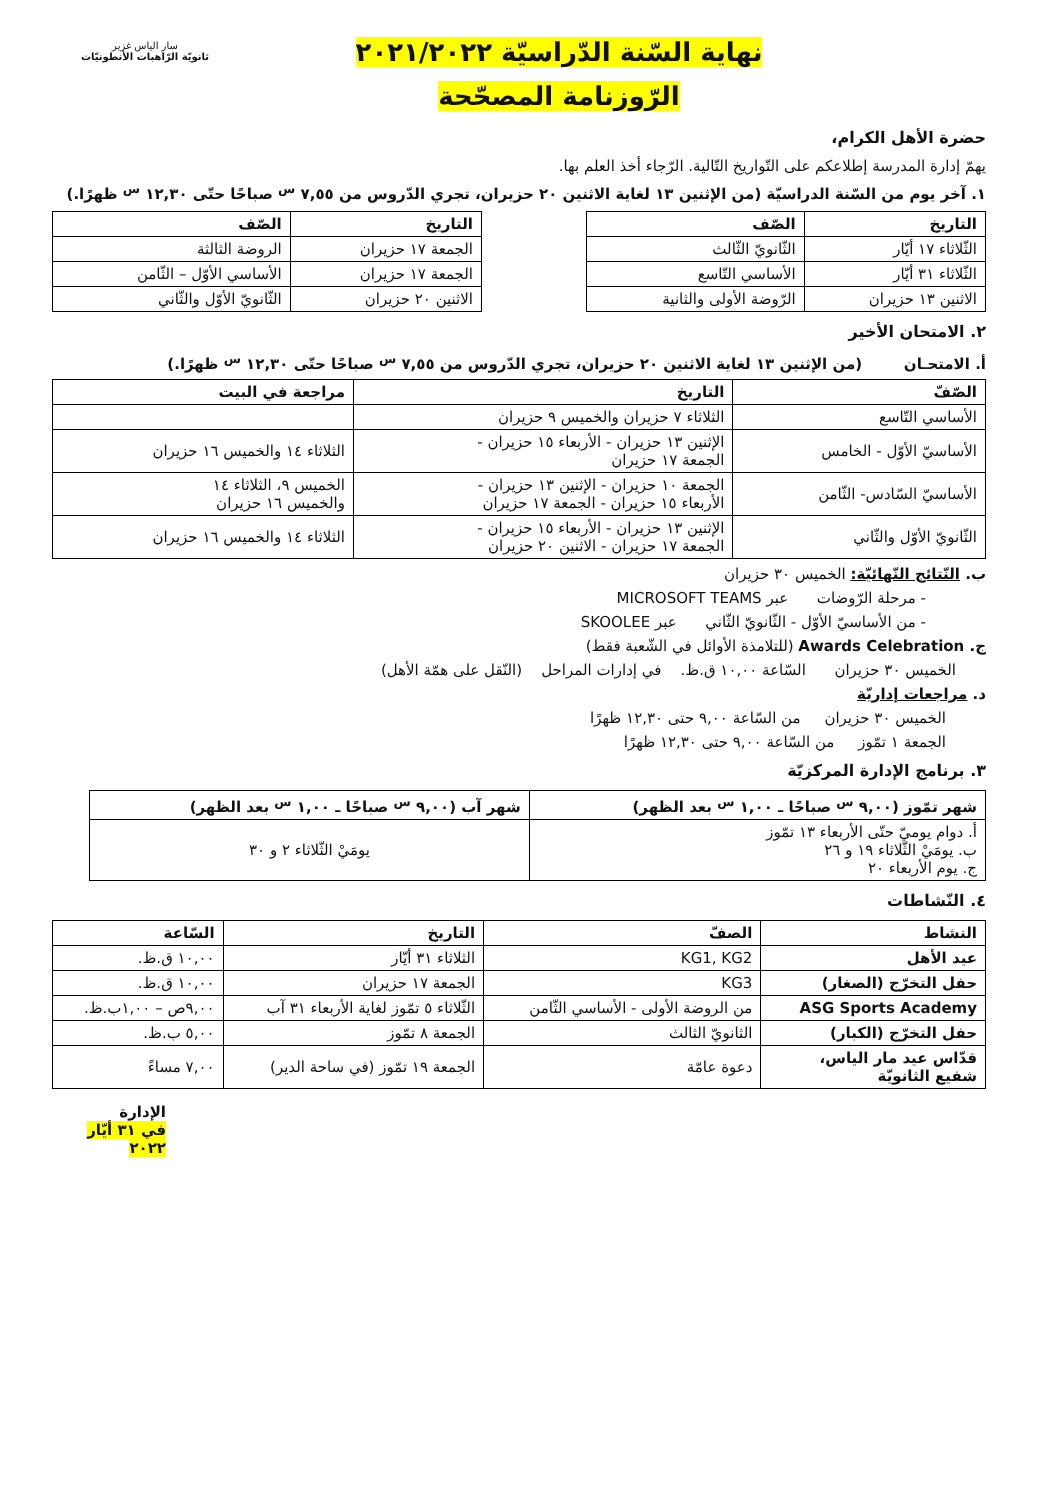سار الياس غزير
ثانويّة الرّاهبات الأنطونيّات
نهاية السّنة الدّراسيّة ٢٠٢١/٢٠٢٢
الرّوزنامة المصحّحة
حضرة الأهل الكرام،
يهمّ إدارة المدرسة إطلاعكم على التّواريخ التّالية. الرّجاء أخذ العلم بها.
١. آخر يوم من السّنة الدراسيّة (من الإثنين ١٣ لغاية الاثنين ٢٠ حزيران، تجري الدّروس من ٧,٥٥ <sup>س</sup> صباحًا حتّى ١٢,٣٠ <sup>س</sup> ظهرًا.)
| التاريخ | الصّف |
| --- | --- |
| الثّلاثاء ١٧ أيّار | الثّانويّ الثّالث |
| الثّلاثاء ٣١ أيّار | الأساسي التّاسع |
| الاثنين ١٣ حزيران | الرّوضة الأولى والثانية |
| التاريخ | الصّف |
| --- | --- |
| الجمعة ١٧ حزيران | الروضة الثالثة |
| الجمعة ١٧ حزيران | الأساسي الأوّل – الثّامن |
| الاثنين ٢٠ حزيران | الثّانويّ الأوّل والثّاني |
٢. الامتحان الأخير
أ. الامتحـان (من الإثنين ١٣ لغاية الاثنين ٢٠ حزيران، تجري الدّروس من ٧,٥٥ <sup>س</sup> صباحًا حتّى ١٢,٣٠ <sup>س</sup> ظهرًا.)
| الصّفّ | التاريخ | مراجعة في البيت |
| --- | --- | --- |
| الأساسي التّاسع | الثلاثاء ٧ حزيران والخميس ٩ حزيران | |
| الأساسيّ الأوّل - الخامس | الإثنين ١٣ حزيران - الأربعاء ١٥ حزيران - الجمعة ١٧ حزيران | الثلاثاء ١٤ والخميس ١٦ حزيران |
| الأساسيّ السّادس- الثّامن | الجمعة ١٠ حزيران - الإثنين ١٣ حزيران - الأربعاء ١٥ حزيران - الجمعة ١٧ حزيران | الخميس ٩، الثلاثاء ١٤ والخميس ١٦ حزيران |
| الثّانويّ الأوّل والثّاني | الإثنين ١٣ حزيران - الأربعاء ١٥ حزيران - الجمعة ١٧ حزيران - الاثنين ٢٠ حزيران | الثلاثاء ١٤ والخميس ١٦ حزيران |
ب. النّتائج النّهائيّة: الخميس ٣٠ حزيران
- مرحلة الرّوضات عبر MICROSOFT TEAMS
- من الأساسيّ الأوّل - الثّانويّ الثّاني عبر SKOOLEE
ج. Awards Celebration (للتلامذة الأوائل في الشّعبة فقط)
الخميس ٣٠ حزيران السّاعة ١٠,٠٠ ق.ظ. في إدارات المراحل (النّقل على همّة الأهل)
د. مراجعات إداريّة
الخميس ٣٠ حزيران من السّاعة ٩,٠٠ حتى ١٢,٣٠ ظهرًا
الجمعة ١ تمّوز من السّاعة ٩,٠٠ حتى ١٢,٣٠ ظهرًا
٣. برنامج الإدارة المركزيّة
| شهر تمّوز (٩,٠٠ <sup>س</sup> صباحًا ـ ١,٠٠ <sup>س</sup> بعد الظهر) | شهر آب (٩,٠٠ <sup>س</sup> صباحًا ـ ١,٠٠ <sup>س</sup> بعد الظهر) |
| --- | --- |
| أ. دوام يوميّ حتّى الأربعاء ١٣ تمّوز ب. يومَيْ الثّلاثاء ١٩ و ٢٦ ج. يوم الأربعاء ٢٠ | يومَيْ الثّلاثاء ٢ و ٣٠ |
٤. النّشاطات
| النشاط | الصفّ | التاريخ | السّاعة |
| --- | --- | --- | --- |
| عيد الأهل | KG1, KG2 | الثلاثاء ٣١ أيّار | ١٠,٠٠ ق.ظ. |
| حفل التخرّج (الصغار) | KG3 | الجمعة ١٧ حزيران | ١٠,٠٠ ق.ظ. |
| ASG Sports Academy | من الروضة الأولى - الأساسي الثّامن | الثّلاثاء ٥ تمّوز لغاية الأربعاء ٣١ آب | ٩,٠٠ص – ١,٠٠ب.ظ. |
| حفل التخرّج (الكبار) | الثانويّ الثالث | الجمعة ٨ تمّوز | ٥,٠٠ ب.ظ. |
| قدّاس عيد مار الياس، شفيع الثانويّة | دعوة عامّة | الجمعة ١٩ تمّوز (في ساحة الدير) | ٧,٠٠ مساءً |
الإدارة
في ٣١ أيّار ٢٠٢٢